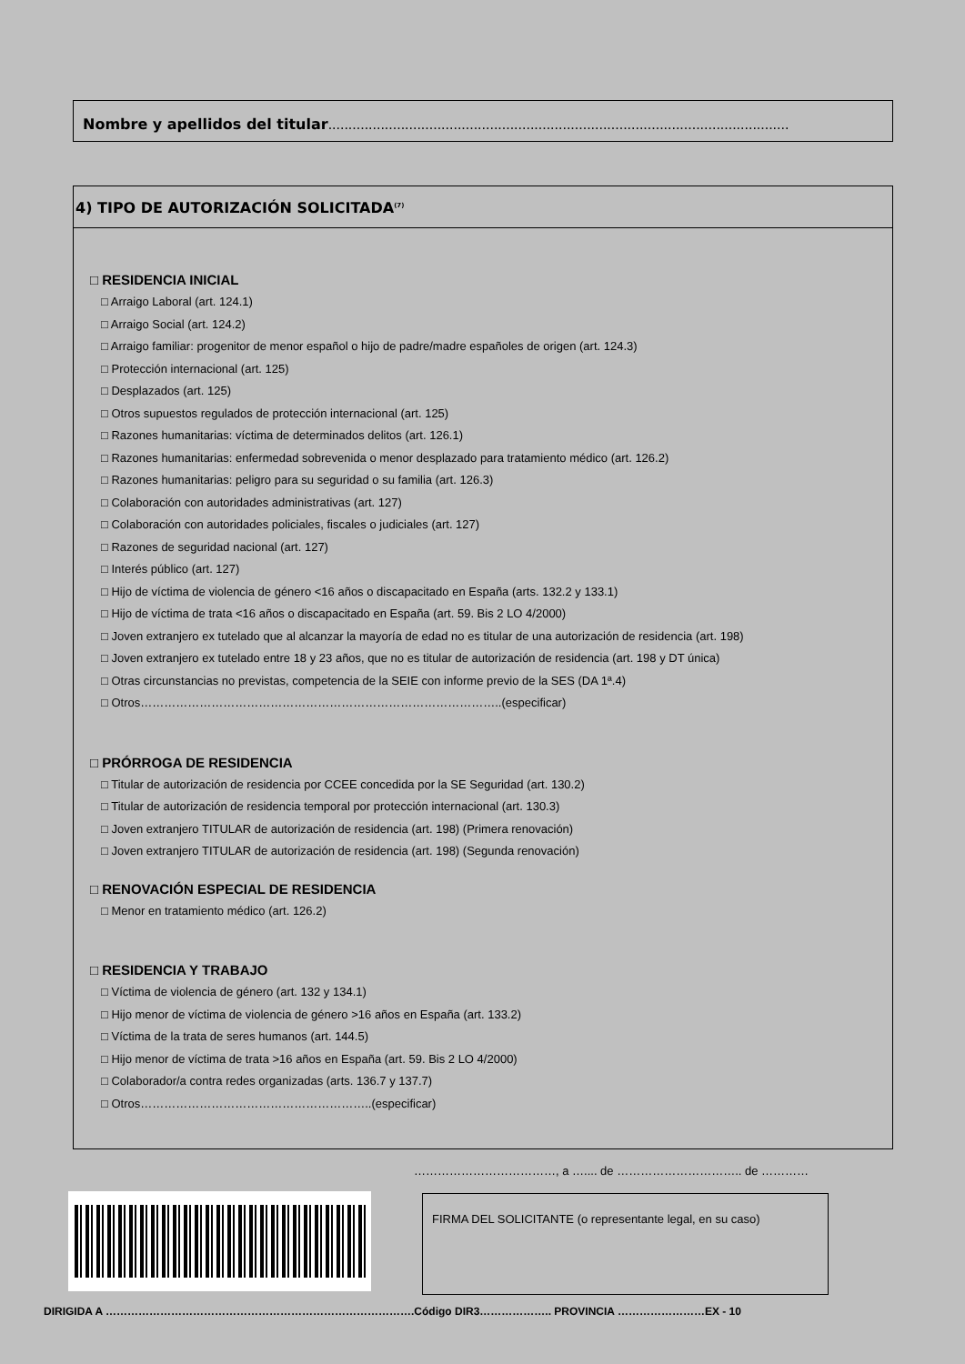Nombre y apellidos del titular..................................................................................................................
4) TIPO DE AUTORIZACIÓN SOLICITADA<sup>(7)</sup>
□ RESIDENCIA INICIAL
□ Arraigo Laboral (art. 124.1)
□ Arraigo Social (art. 124.2)
□ Arraigo familiar: progenitor de menor español o hijo de padre/madre españoles de origen (art. 124.3)
□ Protección internacional (art. 125)
□ Desplazados (art. 125)
□ Otros supuestos regulados de protección internacional (art. 125)
□ Razones humanitarias: víctima de determinados delitos (art. 126.1)
□ Razones humanitarias: enfermedad sobrevenida o menor desplazado para tratamiento médico (art. 126.2)
□ Razones humanitarias: peligro para su seguridad o su familia (art. 126.3)
□ Colaboración con autoridades administrativas (art. 127)
□ Colaboración con autoridades policiales, fiscales o judiciales (art. 127)
□ Razones de seguridad nacional (art. 127)
□ Interés público (art. 127)
□ Hijo de víctima de violencia de género <16 años o discapacitado en España (arts. 132.2 y 133.1)
□ Hijo de víctima de trata <16 años o discapacitado en España (art. 59. Bis 2 LO 4/2000)
□ Joven extranjero ex tutelado que al alcanzar la mayoría de edad no es titular de una autorización de residencia (art. 198)
□ Joven extranjero ex tutelado entre 18 y 23 años, que no es titular de autorización de residencia (art. 198 y DT única)
□ Otras circunstancias no previstas, competencia de la SEIE con informe previo de la SES (DA 1ª.4)
□ Otros………………………………………………………………………………..(especificar)
□ PRÓRROGA DE RESIDENCIA
□ Titular de autorización de residencia por CCEE concedida por la SE Seguridad (art. 130.2)
□ Titular de autorización de residencia temporal por protección internacional (art. 130.3)
□ Joven extranjero TITULAR de autorización de residencia (art. 198) (Primera renovación)
□ Joven extranjero TITULAR de autorización de residencia (art. 198) (Segunda renovación)
□ RENOVACIÓN ESPECIAL DE RESIDENCIA
□ Menor en tratamiento médico (art. 126.2)
□ RESIDENCIA Y TRABAJO
□ Víctima de violencia de género (art. 132 y 134.1)
□ Hijo menor de víctima de violencia de género >16 años en España (art. 133.2)
□ Víctima de la trata de seres humanos (art. 144.5)
□ Hijo menor de víctima de trata >16 años en España (art. 59. Bis 2 LO 4/2000)
□ Colaborador/a contra redes organizadas (arts. 136.7 y 137.7)
□ Otros…………………………………………………..(especificar)
………………………………, a ….... de ………………………….. de …………
FIRMA DEL SOLICITANTE (o representante legal, en su caso)
DIRIGIDA A ………………………………………………………………………….Código DIR3……………….. PROVINCIA ……………………EX - 10